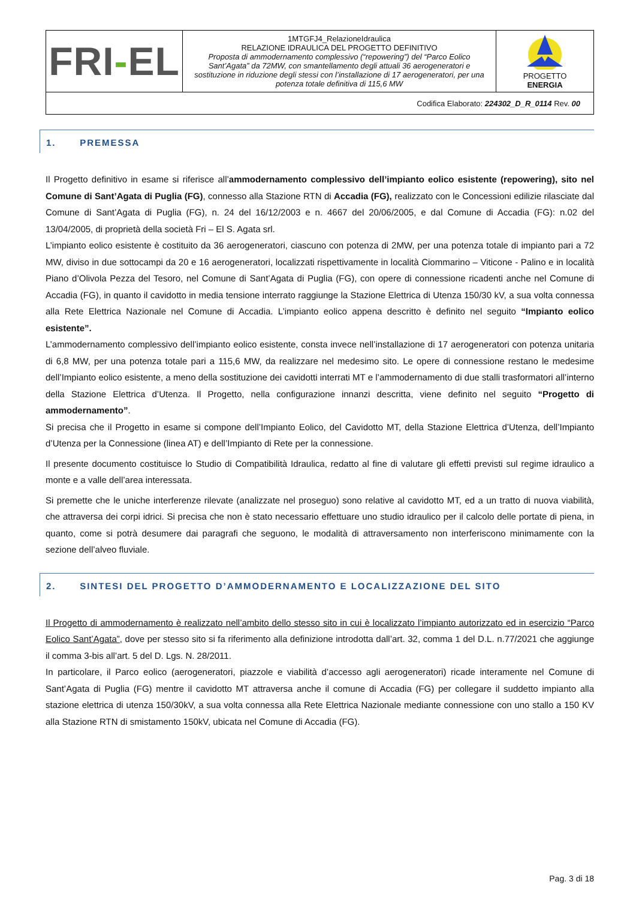| FRI - EL | 1MTGFJ4_RelazioneIdraulica RELAZIONE IDRAULICA DEL PROGETTO DEFINITIVO Proposta di ammodernamento complessivo (“repowering”) del “Parco Eolico Sant’Agata” da 72MW, con smantellamento degli attuali 36 aerogeneratori e sostituzione in riduzione degli stessi con l’installazione di 17 aerogeneratori, per una potenza totale definitiva di 115,6 MW | PROGETTO ENERGIA |
| Codifica Elaborato: 224302_D_R_0114 Rev. 00 | | |
1. PREMESSA
Il Progetto definitivo in esame si riferisce all’ammodernamento complessivo dell’impianto eolico esistente (repowering), sito nel Comune di Sant’Agata di Puglia (FG), connesso alla Stazione RTN di Accadia (FG), realizzato con le Concessioni edilizie rilasciate dal Comune di Sant’Agata di Puglia (FG), n. 24 del 16/12/2003 e n. 4667 del 20/06/2005, e dal Comune di Accadia (FG): n.02 del 13/04/2005, di proprietà della società Fri – El S. Agata srl.
L’impianto eolico esistente è costituito da 36 aerogeneratori, ciascuno con potenza di 2MW, per una potenza totale di impianto pari a 72 MW, diviso in due sottocampi da 20 e 16 aerogeneratori, localizzati rispettivamente in località Ciommarino – Viticone - Palino e in località Piano d’Olivola Pezza del Tesoro, nel Comune di Sant’Agata di Puglia (FG), con opere di connessione ricadenti anche nel Comune di Accadia (FG), in quanto il cavidotto in media tensione interrato raggiunge la Stazione Elettrica di Utenza 150/30 kV, a sua volta connessa alla Rete Elettrica Nazionale nel Comune di Accadia. L’impianto eolico appena descritto è definito nel seguito “Impianto eolico esistente”.
L’ammodernamento complessivo dell’impianto eolico esistente, consta invece nell’installazione di 17 aerogeneratori con potenza unitaria di 6,8 MW, per una potenza totale pari a 115,6 MW, da realizzare nel medesimo sito. Le opere di connessione restano le medesime dell’Impianto eolico esistente, a meno della sostituzione dei cavidotti interrati MT e l’ammodernamento di due stalli trasformatori all’interno della Stazione Elettrica d’Utenza. Il Progetto, nella configurazione innanzi descritta, viene definito nel seguito “Progetto di ammodernamento”.
Si precisa che il Progetto in esame si compone dell’Impianto Eolico, del Cavidotto MT, della Stazione Elettrica d’Utenza, dell’Impianto d’Utenza per la Connessione (linea AT) e dell’Impianto di Rete per la connessione.
Il presente documento costituisce lo Studio di Compatibilità Idraulica, redatto al fine di valutare gli effetti previsti sul regime idraulico a monte e a valle dell’area interessata.
Si premette che le uniche interferenze rilevate (analizzate nel proseguo) sono relative al cavidotto MT, ed a un tratto di nuova viabilità, che attraversa dei corpi idrici. Si precisa che non è stato necessario effettuare uno studio idraulico per il calcolo delle portate di piena, in quanto, come si potrà desumere dai paragrafi che seguono, le modalità di attraversamento non interferiscono minimamente con la sezione dell’alveo fluviale.
2. SINTESI DEL PROGETTO D’AMMODERNAMENTO E LOCALIZZAZIONE DEL SITO
Il Progetto di ammodernamento è realizzato nell’ambito dello stesso sito in cui è localizzato l’impianto autorizzato ed in esercizio “Parco Eolico Sant’Agata”, dove per stesso sito si fa riferimento alla definizione introdotta dall’art. 32, comma 1 del D.L. n.77/2021 che aggiunge il comma 3-bis all’art. 5 del D. Lgs. N. 28/2011.
In particolare, il Parco eolico (aerogeneratori, piazzole e viabilità d’accesso agli aerogeneratori) ricade interamente nel Comune di Sant’Agata di Puglia (FG) mentre il cavidotto MT attraversa anche il comune di Accadia (FG) per collegare il suddetto impianto alla stazione elettrica di utenza 150/30kV, a sua volta connessa alla Rete Elettrica Nazionale mediante connessione con uno stallo a 150 KV alla Stazione RTN di smistamento 150kV, ubicata nel Comune di Accadia (FG).
Pag. 3 di 18